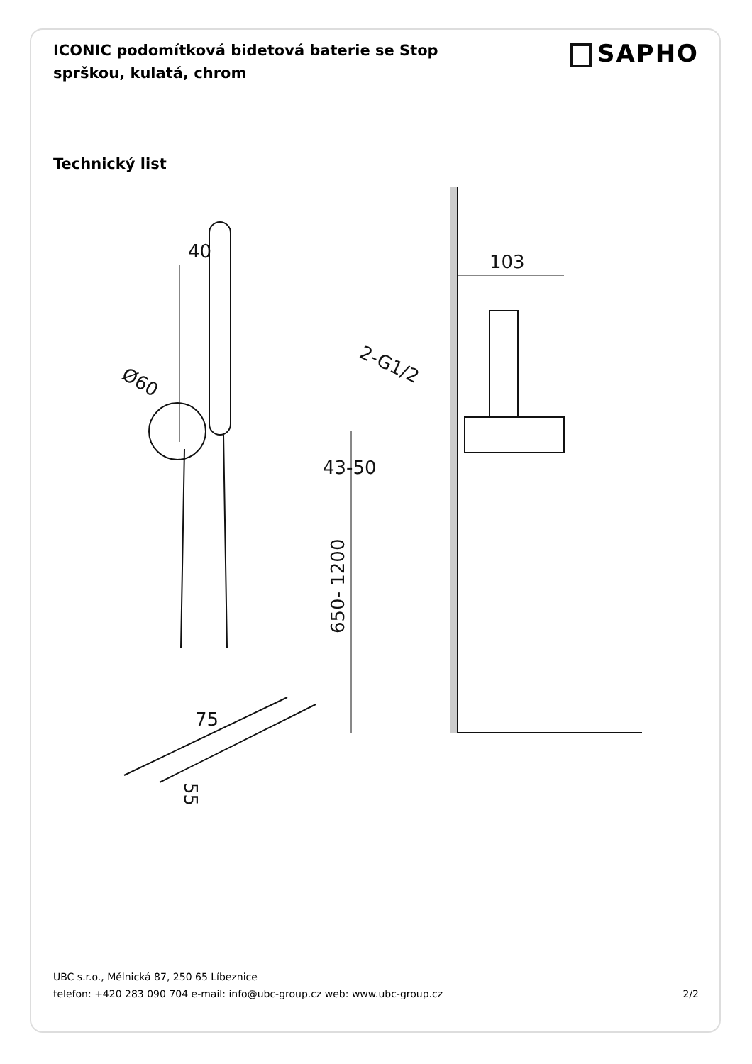ICONIC podomítková bidetová baterie se Stop sprškou, kulatá, chrom
SAPHO
Technický list
40
Ø60
75
55
103
2-G1/2
43-50
650- 1200
UBC s.r.o., Mělnická 87, 250 65 Líbeznice
telefon: +420 283 090 704 e-mail: info@ubc-group.cz web: www.ubc-group.cz 2/2